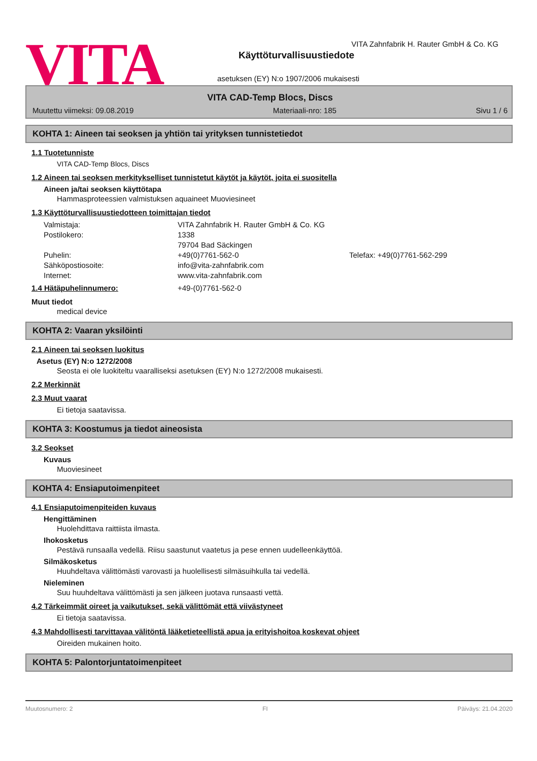VITA
VITA Zahnfabrik H. Rauter GmbH & Co. KG
Käyttöturvallisuustiedote
asetuksen (EY) N:o 1907/2006 mukaisesti
VITA CAD-Temp Blocs, Discs
Muutettu viimeksi: 09.08.2019 Materiaali-nro: 185 Sivu 1 / 6
KOHTA 1: Aineen tai seoksen ja yhtiön tai yrityksen tunnistetiedot
1.1 Tuotetunniste
VITA CAD-Temp Blocs, Discs
1.2 Aineen tai seoksen merkitykselliset tunnistetut käytöt ja käytöt, joita ei suositella
Aineen ja/tai seoksen käyttötapa
Hammasproteessien valmistuksen aquaineet Muoviesineet
1.3 Käyttöturvallisuustiedotteen toimittajan tiedot
Valmistaja: VITA Zahnfabrik H. Rauter GmbH & Co. KG
Postilokero: 1338
79704 Bad Säckingen
Puhelin: +49(0)7761-562-0 Telefax: +49(0)7761-562-299
Sähköpostiosoite: info@vita-zahnfabrik.com
Internet: www.vita-zahnfabrik.com
1.4 Hätäpuhelinnumero: +49-(0)7761-562-0
Muut tiedot
medical device
KOHTA 2: Vaaran yksilöinti
2.1 Aineen tai seoksen luokitus
Asetus (EY) N:o 1272/2008
Seosta ei ole luokiteltu vaaralliseksi asetuksen (EY) N:o 1272/2008 mukaisesti.
2.2 Merkinnät
2.3 Muut vaarat
Ei tietoja saatavissa.
KOHTA 3: Koostumus ja tiedot aineosista
3.2 Seokset
Kuvaus
Muoviesineet
KOHTA 4: Ensiaputoimenpiteet
4.1 Ensiaputoimenpiteiden kuvaus
Hengittäminen
Huolehdittava raittiista ilmasta.
Ihokosketus
Pestävä runsaalla vedellä. Riisu saastunut vaatetus ja pese ennen uudelleenkäyttöä.
Silmäkosketus
Huuhdeltava välittömästi varovasti ja huolellisesti silmäsuihkulla tai vedellä.
Nieleminen
Suu huuhdeltava välittömästi ja sen jälkeen juotava runsaasti vettä.
4.2 Tärkeimmät oireet ja vaikutukset, sekä välittömät että viivästyneet
Ei tietoja saatavissa.
4.3 Mahdollisesti tarvittavaa välitöntä lääketieteellistä apua ja erityishoitoa koskevat ohjeet
Oireiden mukainen hoito.
KOHTA 5: Palontorjuntatoimenpiteet
Muutosnumero: 2 FI Päiväys: 21.04.2020